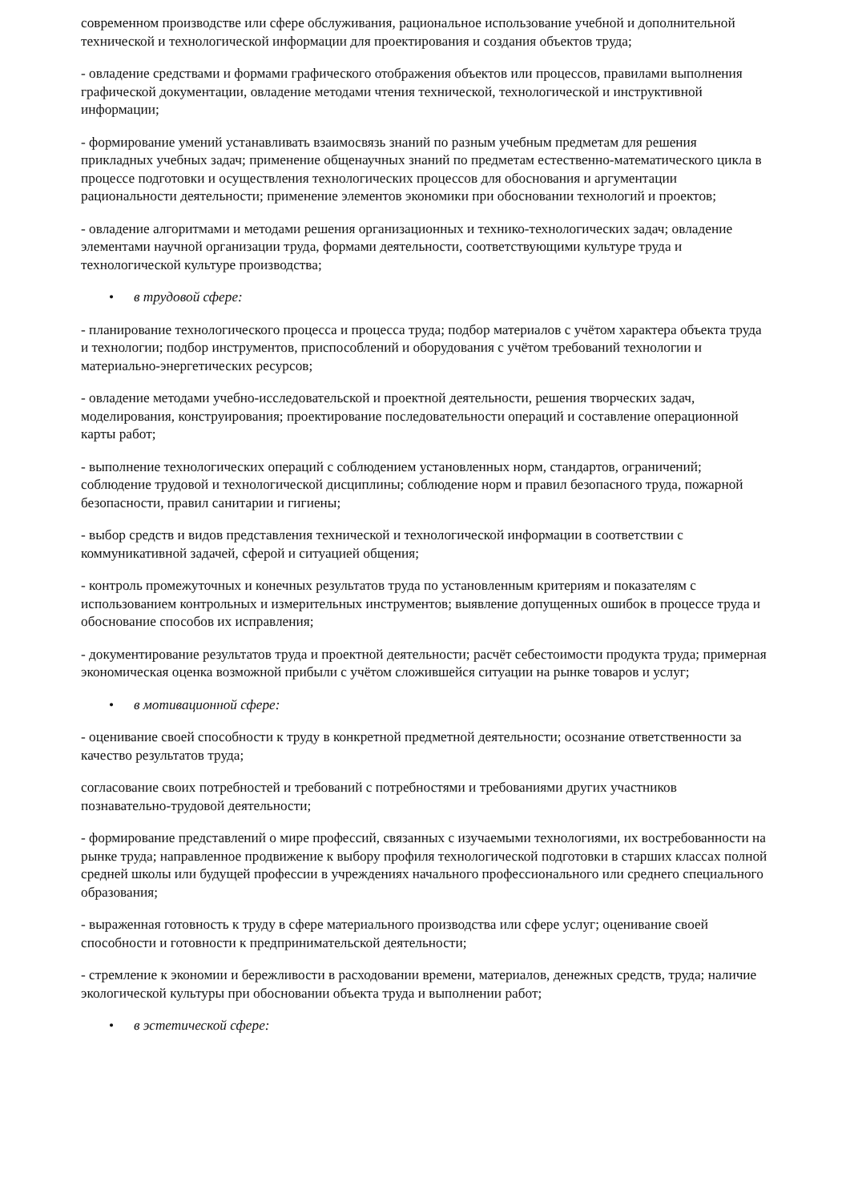современном производстве или сфере обслуживания, рациональное использование учебной и дополнительной технической и технологической информации для проектирования и создания объектов труда;
- овладение средствами и формами графического отображения объектов или процессов, правилами выполнения графической документации, овладение методами чтения технической, технологической и инструктивной информации;
- формирование умений устанавливать взаимосвязь знаний по разным учебным предметам для решения прикладных учебных задач; применение общенаучных знаний по предметам естественно-математического цикла в процессе подготовки и осуществления технологических процессов для обоснования и аргументации рациональности деятельности; применение элементов экономики при обосновании технологий и проектов;
- овладение алгоритмами и методами решения организационных и технико-технологических задач; овладение элементами научной организации труда, формами деятельности, соответствующими культуре труда и технологической культуре производства;
• в трудовой сфере:
- планирование технологического процесса и процесса труда; подбор материалов с учётом характера объекта труда и технологии; подбор инструментов, приспособлений и оборудования с учётом требований технологии и материально-энергетических ресурсов;
- овладение методами учебно-исследовательской и проектной деятельности, решения творческих задач, моделирования, конструирования; проектирование последовательности операций и составление операционной карты работ;
- выполнение технологических операций с соблюдением установленных норм, стандартов, ограничений; соблюдение трудовой и технологической дисциплины; соблюдение норм и правил безопасного труда, пожарной безопасности, правил санитарии и гигиены;
- выбор средств и видов представления технической и технологической информации в соответствии с коммуникативной задачей, сферой и ситуацией общения;
- контроль промежуточных и конечных результатов труда по установленным критериям и показателям с использованием контрольных и измерительных инструментов; выявление допущенных ошибок в процессе труда и обоснование способов их исправления;
- документирование результатов труда и проектной деятельности; расчёт себестоимости продукта труда; примерная экономическая оценка возможной прибыли с учётом сложившейся ситуации на рынке товаров и услуг;
• в мотивационной сфере:
- оценивание своей способности к труду в конкретной предметной деятельности; осознание ответственности за качество результатов труда;
согласование своих потребностей и требований с потребностями и требованиями других участников познавательно-трудовой деятельности;
- формирование представлений о мире профессий, связанных с изучаемыми технологиями, их востребованности на рынке труда; направленное продвижение к выбору профиля технологической подготовки в старших классах полной средней школы или будущей профессии в учреждениях начального профессионального или среднего специального образования;
- выраженная готовность к труду в сфере материального производства или сфере услуг; оценивание своей способности и готовности к предпринимательской деятельности;
- стремление к экономии и бережливости в расходовании времени, материалов, денежных средств, труда; наличие экологической культуры при обосновании объекта труда и выполнении работ;
• в эстетической сфере: